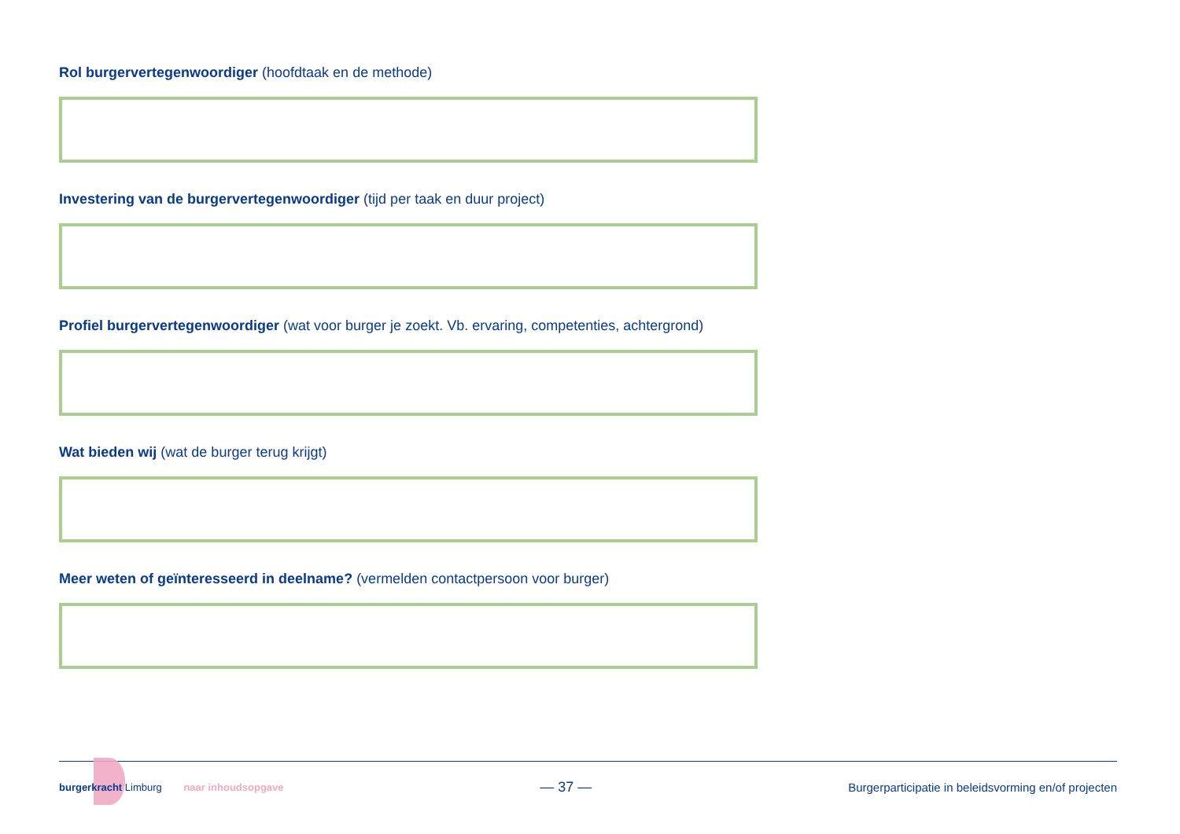Rol burgervertegenwoordiger (hoofdtaak en de methode)
Investering van de burgervertegenwoordiger (tijd per taak en duur project)
Profiel burgervertegenwoordiger (wat voor burger je zoekt. Vb. ervaring, competenties, achtergrond)
Wat bieden wij (wat de burger terug krijgt)
Meer weten of geïnteresseerd in deelname? (vermelden contactpersoon voor burger)
burgerkracht Limburg naar inhoudsopgave
— 37 —
Burgerparticipatie in beleidsvorming en/of projecten